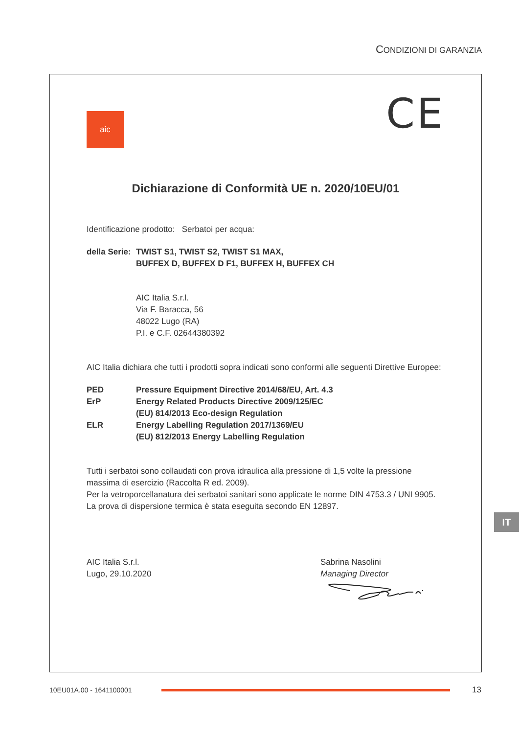CONDIZIONI DI GARANZIA
aic
CE
Dichiarazione di Conformità UE n. 2020/10EU/01
Identificazione prodotto: Serbatoi per acqua:
della Serie:
TWIST S1, TWIST S2, TWIST S1 MAX,
BUFFEX D, BUFFEX D F1, BUFFEX H, BUFFEX CH
AIC Italia S.r.l.
Via F. Baracca, 56
48022 Lugo (RA)
P.I. e C.F. 02644380392
AIC Italia dichiara che tutti i prodotti sopra indicati sono conformi alle seguenti Direttive Europee:
PED Pressure Equipment Directive 2014/68/EU, Art. 4.3
ErP Energy Related Products Directive 2009/125/EC
(EU) 814/2013 Eco-design Regulation
ELR Energy Labelling Regulation 2017/1369/EU
(EU) 812/2013 Energy Labelling Regulation
Tutti i serbatoi sono collaudati con prova idraulica alla pressione di 1,5 volte la pressione massima di esercizio (Raccolta R ed. 2009).
Per la vetroporcellanatura dei serbatoi sanitari sono applicate le norme DIN 4753.3 / UNI 9905.
La prova di dispersione termica è stata eseguita secondo EN 12897.
AIC Italia S.r.l.
Lugo, 29.10.2020
Sabrina Nasolini
Managing Director
IT
10EU01A.00 - 1641100001
13